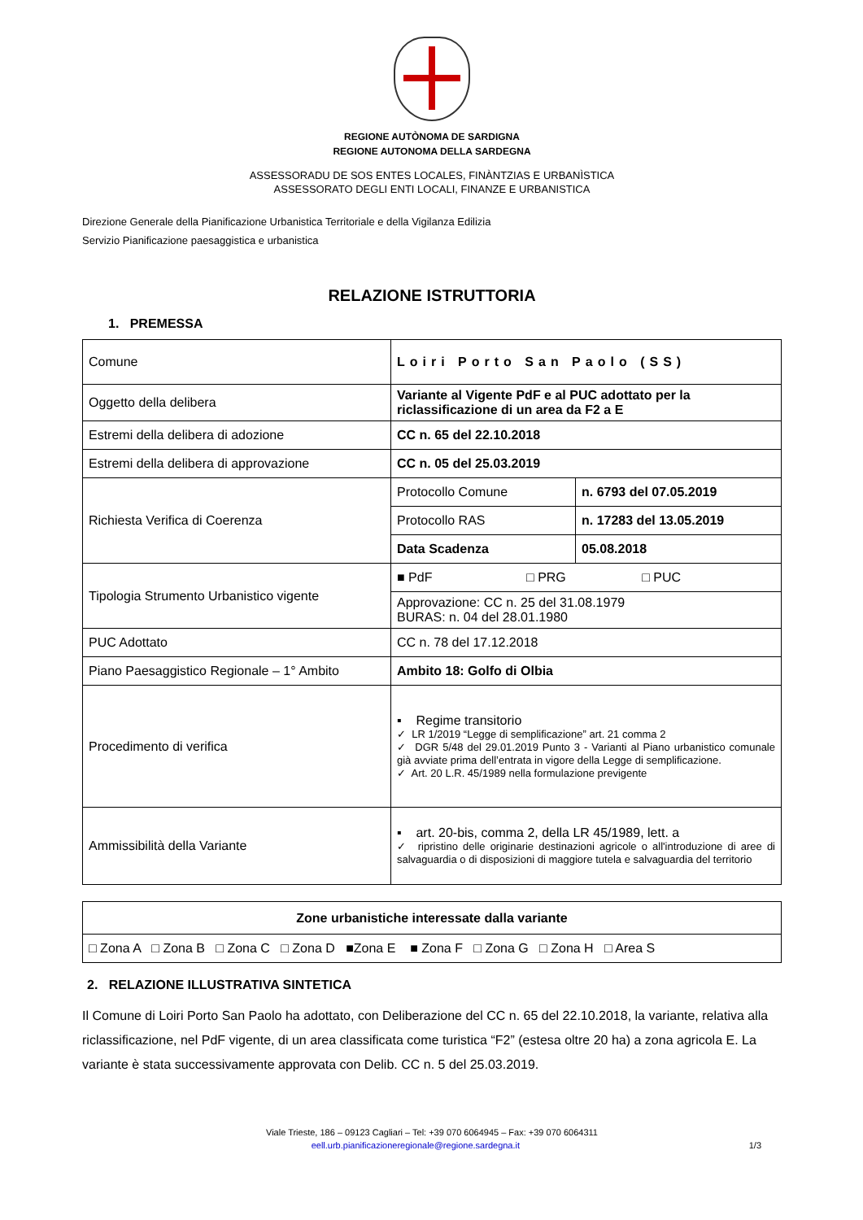REGIONE AUTÒNOMA DE SARDIGNA
REGIONE AUTONOMA DELLA SARDEGNA
ASSESSORADU DE SOS ENTES LOCALES, FINÀNTZIAS E URBANÌSTICA
ASSESSORATO DEGLI ENTI LOCALI, FINANZE E URBANISTICA
Direzione Generale della Pianificazione Urbanistica Territoriale e della Vigilanza Edilizia
Servizio Pianificazione paesaggistica e urbanistica
RELAZIONE ISTRUTTORIA
1. PREMESSA
| Comune | Loiri Porto San Paolo (SS) | |
| Oggetto della delibera | Variante al Vigente PdF e al PUC adottato per la riclassificazione di un area da F2 a E | |
| Estremi della delibera di adozione | CC n. 65 del 22.10.2018 | |
| Estremi della delibera di approvazione | CC n. 05 del 25.03.2019 | |
| Richiesta Verifica di Coerenza | Protocollo Comune | n. 6793 del 07.05.2019 |
| | Protocollo RAS | n. 17283 del 13.05.2019 |
| | Data Scadenza | 05.08.2018 |
| Tipologia Strumento Urbanistico vigente | ■ PdF □ PRG □ PUC | |
| | Approvazione: CC n. 25 del 31.08.1979 BURAS: n. 04 del 28.01.1980 | |
| PUC Adottato | CC n. 78 del 17.12.2018 | |
| Piano Paesaggistico Regionale – 1° Ambito | Ambito 18: Golfo di Olbia | |
| Procedimento di verifica | ▪ Regime transitorio ✓ LR 1/2019 “Legge di semplificazione” art. 21 comma 2 ✓ DGR 5/48 del 29.01.2019 Punto 3 - Varianti al Piano urbanistico comunale già avviate prima dell’entrata in vigore della Legge di semplificazione. ✓ Art. 20 L.R. 45/1989 nella formulazione previgente | |
| Ammissibilità della Variante | ▪ art. 20-bis, comma 2, della LR 45/1989, lett. a ✓ ripristino delle originarie destinazioni agricole o all'introduzione di aree di salvaguardia o di disposizioni di maggiore tutela e salvaguardia del territorio | |
| Zone urbanistiche interessate dalla variante |
| □ Zona A □ Zona B □ Zona C □ Zona D ■Zona E ■ Zona F □ Zona G □ Zona H □ Area S |
2. RELAZIONE ILLUSTRATIVA SINTETICA
Il Comune di Loiri Porto San Paolo ha adottato, con Deliberazione del CC n. 65 del 22.10.2018, la variante, relativa alla riclassificazione, nel PdF vigente, di un area classificata come turistica “F2” (estesa oltre 20 ha) a zona agricola E. La variante è stata successivamente approvata con Delib. CC n. 5 del 25.03.2019.
Viale Trieste, 186 – 09123 Cagliari – Tel: +39 070 6064945 – Fax: +39 070 6064311
eell.urb.pianificazioneregionale@regione.sardegna.it 1/3